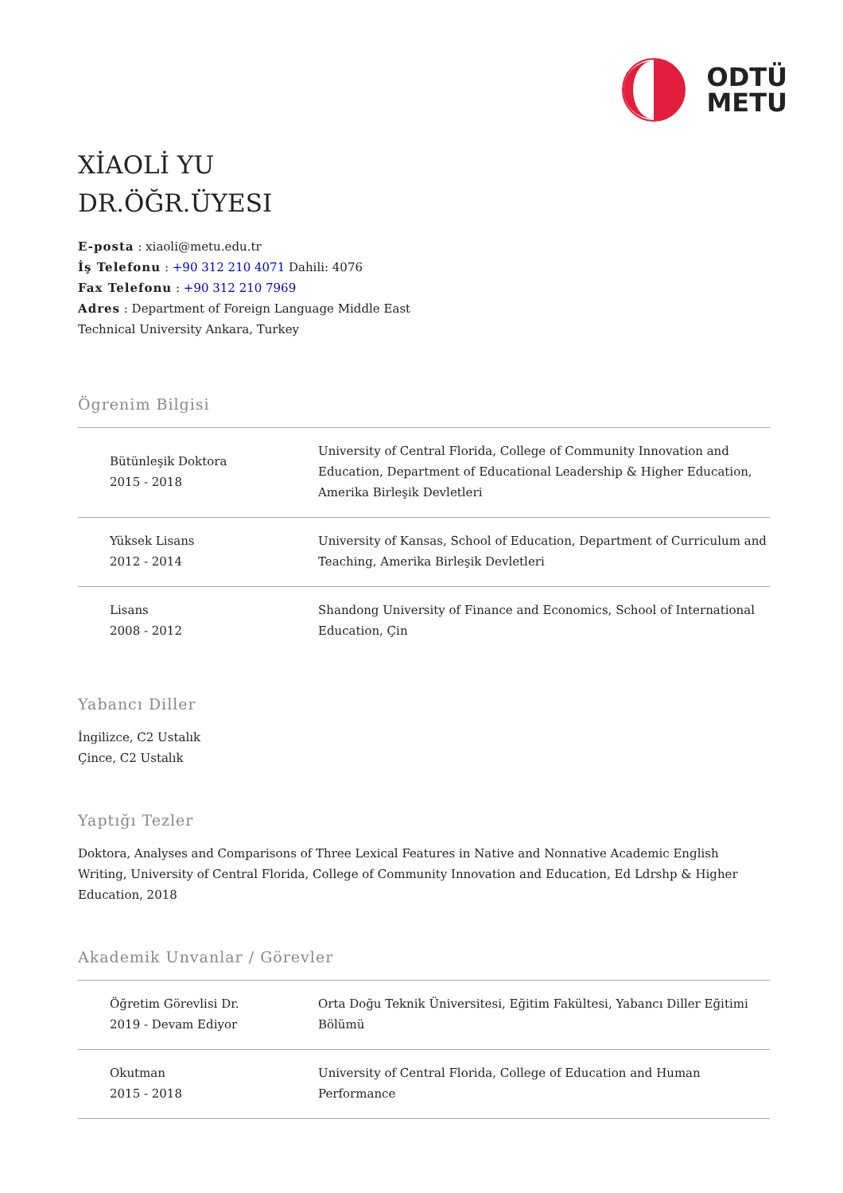ODTÜ
METU
XİAOLİ YU
DR.ÖĞR.ÜYESI
E-posta : xiaoli@metu.edu.tr
İş Telefonu : +90 312 210 4071 Dahili: 4076
Fax Telefonu : +90 312 210 7969
Adres : Department of Foreign Language Middle East
Technical University Ankara, Turkey
Ögrenim Bilgisi
| Bütünleşik Doktora 2015 - 2018 | University of Central Florida, College of Community Innovation and Education, Department of Educational Leadership & Higher Education, Amerika Birleşik Devletleri |
| Yüksek Lisans 2012 - 2014 | University of Kansas, School of Education, Department of Curriculum and Teaching, Amerika Birleşik Devletleri |
| Lisans 2008 - 2012 | Shandong University of Finance and Economics, School of International Education, Çin |
Yabancı Diller
İngilizce, C2 Ustalık
Çince, C2 Ustalık
Yaptığı Tezler
Doktora, Analyses and Comparisons of Three Lexical Features in Native and Nonnative Academic English Writing, University of Central Florida, College of Community Innovation and Education, Ed Ldrshp & Higher Education, 2018
Akademik Unvanlar / Görevler
| Öğretim Görevlisi Dr. 2019 - Devam Ediyor | Orta Doğu Teknik Üniversitesi, Eğitim Fakültesi, Yabancı Diller Eğitimi Bölümü |
| Okutman 2015 - 2018 | University of Central Florida, College of Education and Human Performance |